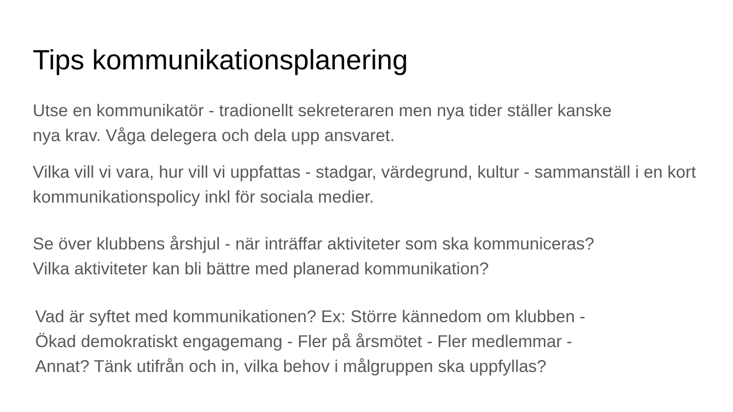Tips kommunikationsplanering
Utse en kommunikatör - tradionellt sekreteraren men nya tider ställer kanske nya krav. Våga delegera och dela upp ansvaret.
Vilka vill vi vara, hur vill vi uppfattas - stadgar, värdegrund, kultur - sammanställ i en kort kommunikationspolicy inkl för sociala medier.
Se över klubbens årshjul - när inträffar aktiviteter som ska kommuniceras?
Vilka aktiviteter kan bli bättre med planerad kommunikation?
Vad är syftet med kommunikationen? Ex: Större kännedom om klubben - Ökad demokratiskt engagemang - Fler på årsmötet - Fler medlemmar - Annat? Tänk utifrån och in, vilka behov i målgruppen ska uppfyllas?